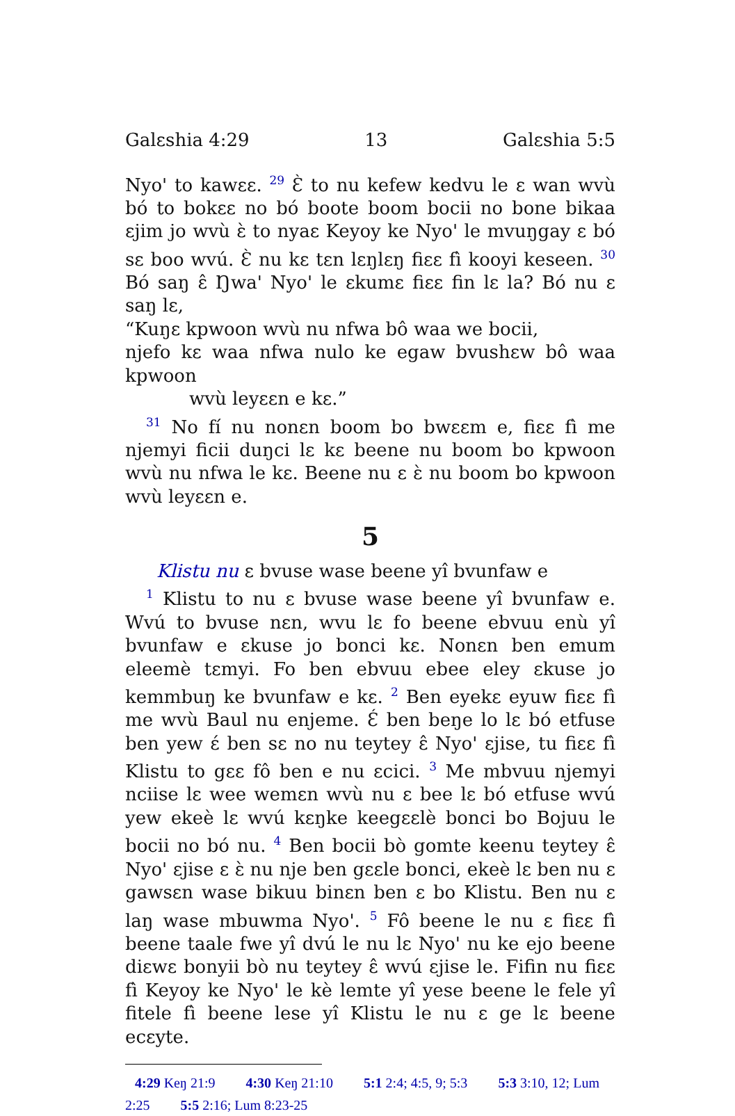Galɛshia 4:29 13 Galɛshia 5:5
Nyo' to kawɛɛ. <sup>29</sup> Ɛ̀ to nu kefew kedvu le ɛ wan wvù bó to bokɛɛ no bó boote boom bocii no bone bikaa ɛjim jo wvù ɛ̀ to nyaɛ Keyoy ke Nyo' le mvuŋgay ɛ bó sɛ boo wvú. Ɛ̀ nu kɛ tɛn lɛŋlɛŋ fiɛɛ fì kooyi keseen. <sup>30</sup> Bó saŋ ɛ̂ Ŋwa' Nyo' le ɛkumɛ fiɛɛ fin lɛ la? Bó nu ɛ saŋ lɛ,
“Kuŋɛ kpwoon wvù nu nfwa bô waa we bocii,
njefo kɛ waa nfwa nulo ke egaw bvushɛw bô waa kpwoon
wvù leyɛɛn e kɛ.”
<sup>31</sup> No fí nu nonɛn boom bo bwɛɛm e, fiɛɛ fì me njemyi ficii duŋci lɛ kɛ beene nu boom bo kpwoon wvù nu nfwa le kɛ. Beene nu ɛ ɛ̀ nu boom bo kpwoon wvù leyɛɛn e.
5
Klistu nu ɛ bvuse wase beene yî bvunfaw e
<sup>1</sup> Klistu to nu ɛ bvuse wase beene yî bvunfaw e. Wvú to bvuse nɛn, wvu lɛ fo beene ebvuu enù yî bvunfaw e ɛkuse jo bonci kɛ. Nonɛn ben emum eleemè tɛmyi. Fo ben ebvuu ebee eley ɛkuse jo kemmbuŋ ke bvunfaw e kɛ. <sup>2</sup> Ben eyekɛ eyuw fiɛɛ fì me wvù Baul nu enjeme. Ɛ́ ben beŋe lo lɛ bó etfuse ben yew ɛ́ ben sɛ no nu teytey ɛ̂ Nyo' ɛjise, tu fiɛɛ fì Klistu to gɛɛ fô ben e nu ɛcici. <sup>3</sup> Me mbvuu njemyi nciise lɛ wee wemɛn wvù nu ɛ bee lɛ bó etfuse wvú yew ekeè lɛ wvú kɛŋke keegɛɛlè bonci bo Bojuu le bocii no bó nu. <sup>4</sup> Ben bocii bò gomte keenu teytey ɛ̂ Nyo' ɛjise ɛ ɛ̀ nu nje ben gɛɛle bonci, ekeè lɛ ben nu ɛ gawsɛn wase bikuu binɛn ben ɛ bo Klistu. Ben nu ɛ laŋ wase mbuwma Nyo'. <sup>5</sup> Fô beene le nu ɛ fiɛɛ fì beene taale fwe yî dvú le nu lɛ Nyo' nu ke ejo beene diɛwɛ bonyii bò nu teytey ɛ̂ wvú ɛjise le. Fifin nu fiɛɛ fì Keyoy ke Nyo' le kè lemte yî yese beene le fele yî fitele fì beene lese yî Klistu le nu ɛ ge lɛ beene ecɛyte.
4:29 Keŋ 21:9 4:30 Keŋ 21:10 5:1 2:4; 4:5, 9; 5:3 5:3 3:10, 12; Lum 2:25 5:5 2:16; Lum 8:23-25